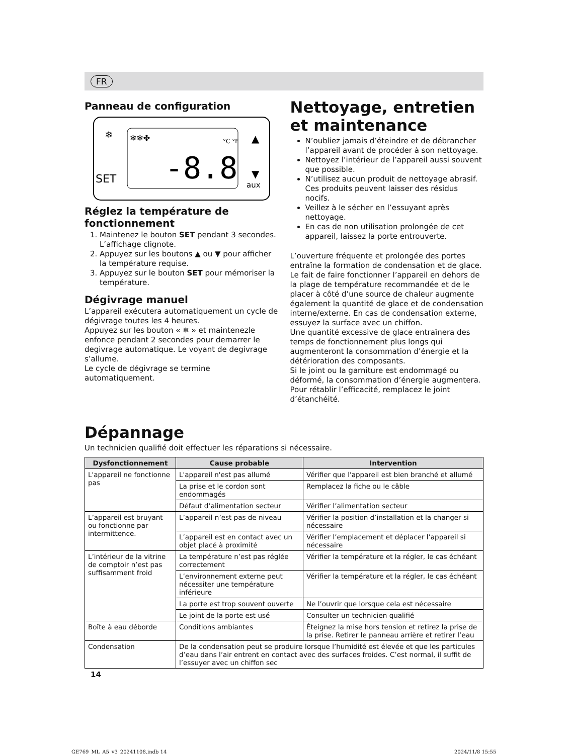FR
Panneau de configuration
❄
SET
❄❄✤
-8.8
°C °F
▲
▼
aux
Réglez la température de fonctionnement
1. Maintenez le bouton SET pendant 3 secondes. L’affichage clignote.
2. Appuyez sur les boutons ▲ ou ▼ pour afficher la température requise.
3. Appuyez sur le bouton SET pour mémoriser la température.
Dégivrage manuel
L’appareil exécutera automatiquement un cycle de dégivrage toutes les 4 heures.
Appuyez sur les bouton « ❄ » et maintenezle enfonce pendant 2 secondes pour demarrer le degivrage automatique. Le voyant de degivrage s’allume.
Le cycle de dégivrage se termine automatiquement.
Nettoyage, entretien et maintenance
N’oubliez jamais d’éteindre et de débrancher l’appareil avant de procéder à son nettoyage.
Nettoyez l’intérieur de l’appareil aussi souvent que possible.
N’utilisez aucun produit de nettoyage abrasif. Ces produits peuvent laisser des résidus nocifs.
Veillez à le sécher en l’essuyant après nettoyage.
En cas de non utilisation prolongée de cet appareil, laissez la porte entrouverte.
L’ouverture fréquente et prolongée des portes entraîne la formation de condensation et de glace. Le fait de faire fonctionner l’appareil en dehors de la plage de température recommandée et de le placer à côté d’une source de chaleur augmente également la quantité de glace et de condensation interne/externe. En cas de condensation externe, essuyez la surface avec un chiffon.
Une quantité excessive de glace entraînera des temps de fonctionnement plus longs qui augmenteront la consommation d’énergie et la détérioration des composants.
Si le joint ou la garniture est endommagé ou déformé, la consommation d’énergie augmentera. Pour rétablir l’efficacité, remplacez le joint d’étanchéité.
Dépannage
Un technicien qualifié doit effectuer les réparations si nécessaire.
| Dysfonctionnement | Cause probable | Intervention |
| --- | --- | --- |
| L'appareil ne fonctionne pas | L'appareil n'est pas allumé | Vérifier que l'appareil est bien branché et allumé |
| | La prise et le cordon sont endommagés | Remplacez la fiche ou le câble |
| | Défaut d’alimentation secteur | Vérifier l’alimentation secteur |
| L’appareil est bruyant ou fonctionne par intermittence. | L’appareil n’est pas de niveau | Vérifier la position d’installation et la changer si nécessaire |
| | L’appareil est en contact avec un objet placé à proximité | Vérifier l’emplacement et déplacer l’appareil si nécessaire |
| L’intérieur de la vitrine de comptoir n’est pas suffisamment froid | La température n’est pas réglée correctement | Vérifier la température et la régler, le cas échéant |
| | L’environnement externe peut nécessiter une température inférieure | Vérifier la température et la régler, le cas échéant |
| | La porte est trop souvent ouverte | Ne l’ouvrir que lorsque cela est nécessaire |
| | Le joint de la porte est usé | Consulter un technicien qualifié |
| Boîte à eau déborde | Conditions ambiantes | Éteignez la mise hors tension et retirez la prise de la prise. Retirer le panneau arrière et retirer l’eau |
| Condensation | De la condensation peut se produire lorsque l’humidité est élevée et que les particules d’eau dans l’air entrent en contact avec des surfaces froides. C’est normal, il suffit de l’essuyer avec un chiffon sec | |
14
GE769_ML_A5_v3_20241108.indb 14
2024/11/8 15:55